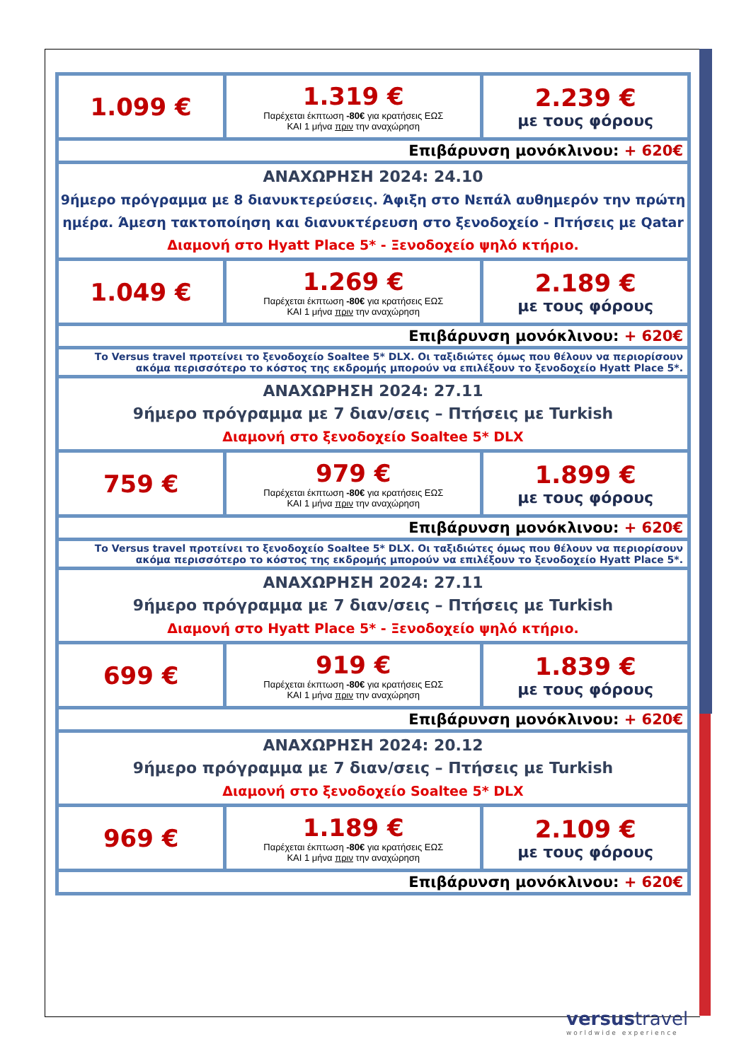| 1.099 € | 1.319 € Παρέχεται έκπτωση -80€ για κρατήσεις ΕΩΣ ΚΑΙ 1 μήνα πριν την αναχώρηση | 2.239 € με τους φόρους |
| Επιβάρυνση μονόκλινου: + 620€ | | |
| ΑΝΑΧΩΡΗΣΗ 2024: 24.10 9ήμερο πρόγραμμα με 8 διανυκτερεύσεις. Άφιξη στο Νεπάλ αυθημερόν την πρώτη ημέρα. Άμεση τακτοποίηση και διανυκτέρευση στο ξενοδοχείο - Πτήσεις με Qatar Διαμονή στο Hyatt Place 5* - Ξενοδοχείο ψηλό κτήριο. | | |
| 1.049 € | 1.269 € Παρέχεται έκπτωση -80€ για κρατήσεις ΕΩΣ ΚΑΙ 1 μήνα πριν την αναχώρηση | 2.189 € με τους φόρους |
| Επιβάρυνση μονόκλινου: + 620€ | | |
| Το Versus travel προτείνει το ξενοδοχείο Soaltee 5* DLX. Οι ταξιδιώτες όμως που θέλουν να περιορίσουν ακόμα περισσότερο το κόστος της εκδρομής μπορούν να επιλέξουν το ξενοδοχείο Hyatt Place 5*. | | |
| ΑΝΑΧΩΡΗΣΗ 2024: 27.11 9ήμερο πρόγραμμα με 7 διαν/σεις – Πτήσεις με Turkish Διαμονή στο ξενοδοχείο Soaltee 5* DLX | | |
| 759 € | 979 € Παρέχεται έκπτωση -80€ για κρατήσεις ΕΩΣ ΚΑΙ 1 μήνα πριν την αναχώρηση | 1.899 € με τους φόρους |
| Επιβάρυνση μονόκλινου: + 620€ | | |
| Το Versus travel προτείνει το ξενοδοχείο Soaltee 5* DLX. Οι ταξιδιώτες όμως που θέλουν να περιορίσουν ακόμα περισσότερο το κόστος της εκδρομής μπορούν να επιλέξουν το ξενοδοχείο Hyatt Place 5*. | | |
| ΑΝΑΧΩΡΗΣΗ 2024: 27.11 9ήμερο πρόγραμμα με 7 διαν/σεις – Πτήσεις με Turkish Διαμονή στο Hyatt Place 5* - Ξενοδοχείο ψηλό κτήριο. | | |
| 699 € | 919 € Παρέχεται έκπτωση -80€ για κρατήσεις ΕΩΣ ΚΑΙ 1 μήνα πριν την αναχώρηση | 1.839 € με τους φόρους |
| Επιβάρυνση μονόκλινου: + 620€ | | |
| ΑΝΑΧΩΡΗΣΗ 2024: 20.12 9ήμερο πρόγραμμα με 7 διαν/σεις – Πτήσεις με Turkish Διαμονή στο ξενοδοχείο Soaltee 5* DLX | | |
| 969 € | 1.189 € Παρέχεται έκπτωση -80€ για κρατήσεις ΕΩΣ ΚΑΙ 1 μήνα πριν την αναχώρηση | 2.109 € με τους φόρους |
| Επιβάρυνση μονόκλινου: + 620€ | | |
versustravel
worldwide experience